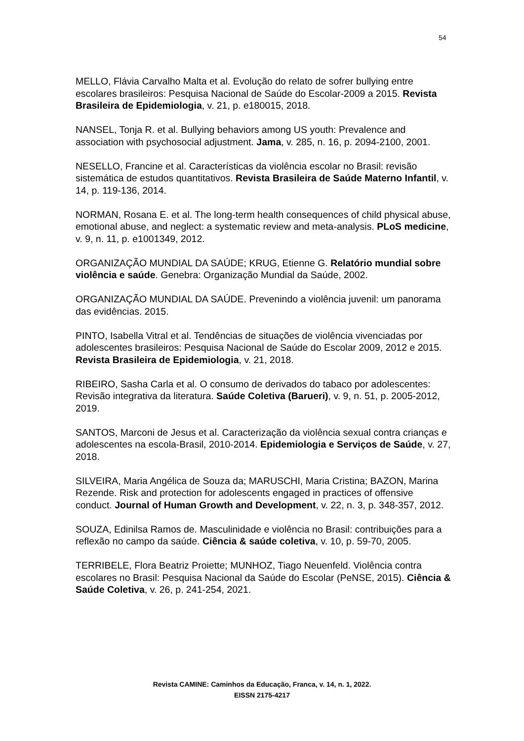54
MELLO, Flávia Carvalho Malta et al. Evolução do relato de sofrer bullying entre escolares brasileiros: Pesquisa Nacional de Saúde do Escolar-2009 a 2015. Revista Brasileira de Epidemiologia, v. 21, p. e180015, 2018.
NANSEL, Tonja R. et al. Bullying behaviors among US youth: Prevalence and association with psychosocial adjustment. Jama, v. 285, n. 16, p. 2094-2100, 2001.
NESELLO, Francine et al. Características da violência escolar no Brasil: revisão sistemática de estudos quantitativos. Revista Brasileira de Saúde Materno Infantil, v. 14, p. 119-136, 2014.
NORMAN, Rosana E. et al. The long-term health consequences of child physical abuse, emotional abuse, and neglect: a systematic review and meta-analysis. PLoS medicine, v. 9, n. 11, p. e1001349, 2012.
ORGANIZAÇÃO MUNDIAL DA SAÚDE; KRUG, Etienne G. Relatório mundial sobre violência e saúde. Genebra: Organização Mundial da Saúde, 2002.
ORGANIZAÇÃO MUNDIAL DA SAÚDE. Prevenindo a violência juvenil: um panorama das evidências. 2015.
PINTO, Isabella Vitral et al. Tendências de situações de violência vivenciadas por adolescentes brasileiros: Pesquisa Nacional de Saúde do Escolar 2009, 2012 e 2015. Revista Brasileira de Epidemiologia, v. 21, 2018.
RIBEIRO, Sasha Carla et al. O consumo de derivados do tabaco por adolescentes: Revisão integrativa da literatura. Saúde Coletiva (Barueri), v. 9, n. 51, p. 2005-2012, 2019.
SANTOS, Marconi de Jesus et al. Caracterização da violência sexual contra crianças e adolescentes na escola-Brasil, 2010-2014. Epidemiologia e Serviços de Saúde, v. 27, 2018.
SILVEIRA, Maria Angélica de Souza da; MARUSCHI, Maria Cristina; BAZON, Marina Rezende. Risk and protection for adolescents engaged in practices of offensive conduct. Journal of Human Growth and Development, v. 22, n. 3, p. 348-357, 2012.
SOUZA, Edinilsa Ramos de. Masculinidade e violência no Brasil: contribuições para a reflexão no campo da saúde. Ciência & saúde coletiva, v. 10, p. 59-70, 2005.
TERRIBELE, Flora Beatriz Proiette; MUNHOZ, Tiago Neuenfeld. Violência contra escolares no Brasil: Pesquisa Nacional da Saúde do Escolar (PeNSE, 2015). Ciência & Saúde Coletiva, v. 26, p. 241-254, 2021.
Revista CAMINE: Caminhos da Educação, Franca, v. 14, n. 1, 2022.
EISSN 2175-4217